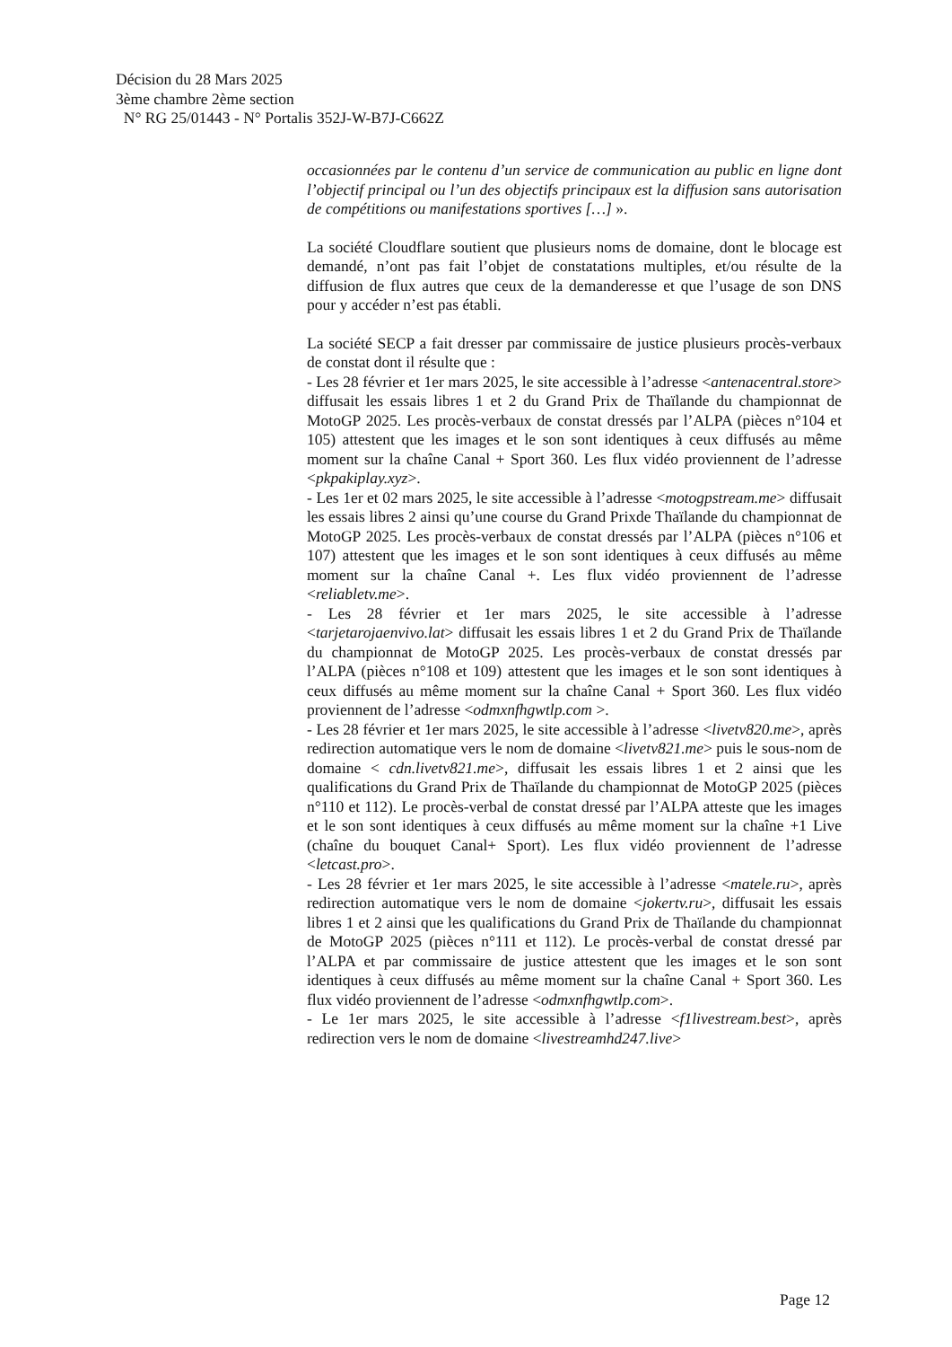Décision du 28 Mars 2025
3ème chambre 2ème section
N° RG 25/01443 - N° Portalis 352J-W-B7J-C662Z
occasionnées par le contenu d’un service de communication au public en ligne dont l’objectif principal ou l’un des objectifs principaux est la diffusion sans autorisation de compétitions ou manifestations sportives […] ».
La société Cloudflare soutient que plusieurs noms de domaine, dont le blocage est demandé, n’ont pas fait l’objet de constatations multiples, et/ou résulte de la diffusion de flux autres que ceux de la demanderesse et que l’usage de son DNS pour y accéder n’est pas établi.
La société SECP a fait dresser par commissaire de justice plusieurs procès-verbaux de constat dont il résulte que :
- Les 28 février et 1er mars 2025, le site accessible à l’adresse <antenacentral.store> diffusait les essais libres 1 et 2 du Grand Prix de Thaïlande du championnat de MotoGP 2025. Les procès-verbaux de constat dressés par l’ALPA (pièces n°104 et 105) attestent que les images et le son sont identiques à ceux diffusés au même moment sur la chaîne Canal + Sport 360. Les flux vidéo proviennent de l’adresse <pkpakiplay.xyz>.
- Les 1er et 02 mars 2025, le site accessible à l’adresse <motogpstream.me> diffusait les essais libres 2 ainsi qu’une course du Grand Prixde Thaïlande du championnat de MotoGP 2025. Les procès-verbaux de constat dressés par l’ALPA (pièces n°106 et 107) attestent que les images et le son sont identiques à ceux diffusés au même moment sur la chaîne Canal +. Les flux vidéo proviennent de l’adresse <reliabletv.me>.
- Les 28 février et 1er mars 2025, le site accessible à l’adresse <tarjetarojaenvivo.lat> diffusait les essais libres 1 et 2 du Grand Prix de Thaïlande du championnat de MotoGP 2025. Les procès-verbaux de constat dressés par l’ALPA (pièces n°108 et 109) attestent que les images et le son sont identiques à ceux diffusés au même moment sur la chaîne Canal + Sport 360. Les flux vidéo proviennent de l’adresse <odmxnfhgwtlp.com >.
- Les 28 février et 1er mars 2025, le site accessible à l’adresse <livetv820.me>, après redirection automatique vers le nom de domaine <livetv821.me> puis le sous-nom de domaine < cdn.livetv821.me>, diffusait les essais libres 1 et 2 ainsi que les qualifications du Grand Prix de Thaïlande du championnat de MotoGP 2025 (pièces n°110 et 112). Le procès-verbal de constat dressé par l’ALPA atteste que les images et le son sont identiques à ceux diffusés au même moment sur la chaîne +1 Live (chaîne du bouquet Canal+ Sport). Les flux vidéo proviennent de l’adresse <letcast.pro>.
- Les 28 février et 1er mars 2025, le site accessible à l’adresse <matele.ru>, après redirection automatique vers le nom de domaine <jokertv.ru>, diffusait les essais libres 1 et 2 ainsi que les qualifications du Grand Prix de Thaïlande du championnat de MotoGP 2025 (pièces n°111 et 112). Le procès-verbal de constat dressé par l’ALPA et par commissaire de justice attestent que les images et le son sont identiques à ceux diffusés au même moment sur la chaîne Canal + Sport 360. Les flux vidéo proviennent de l’adresse <odmxnfhgwtlp.com>.
- Le 1er mars 2025, le site accessible à l’adresse <f1livestream.best>, après redirection vers le nom de domaine <livestreamhd247.live>
Page 12